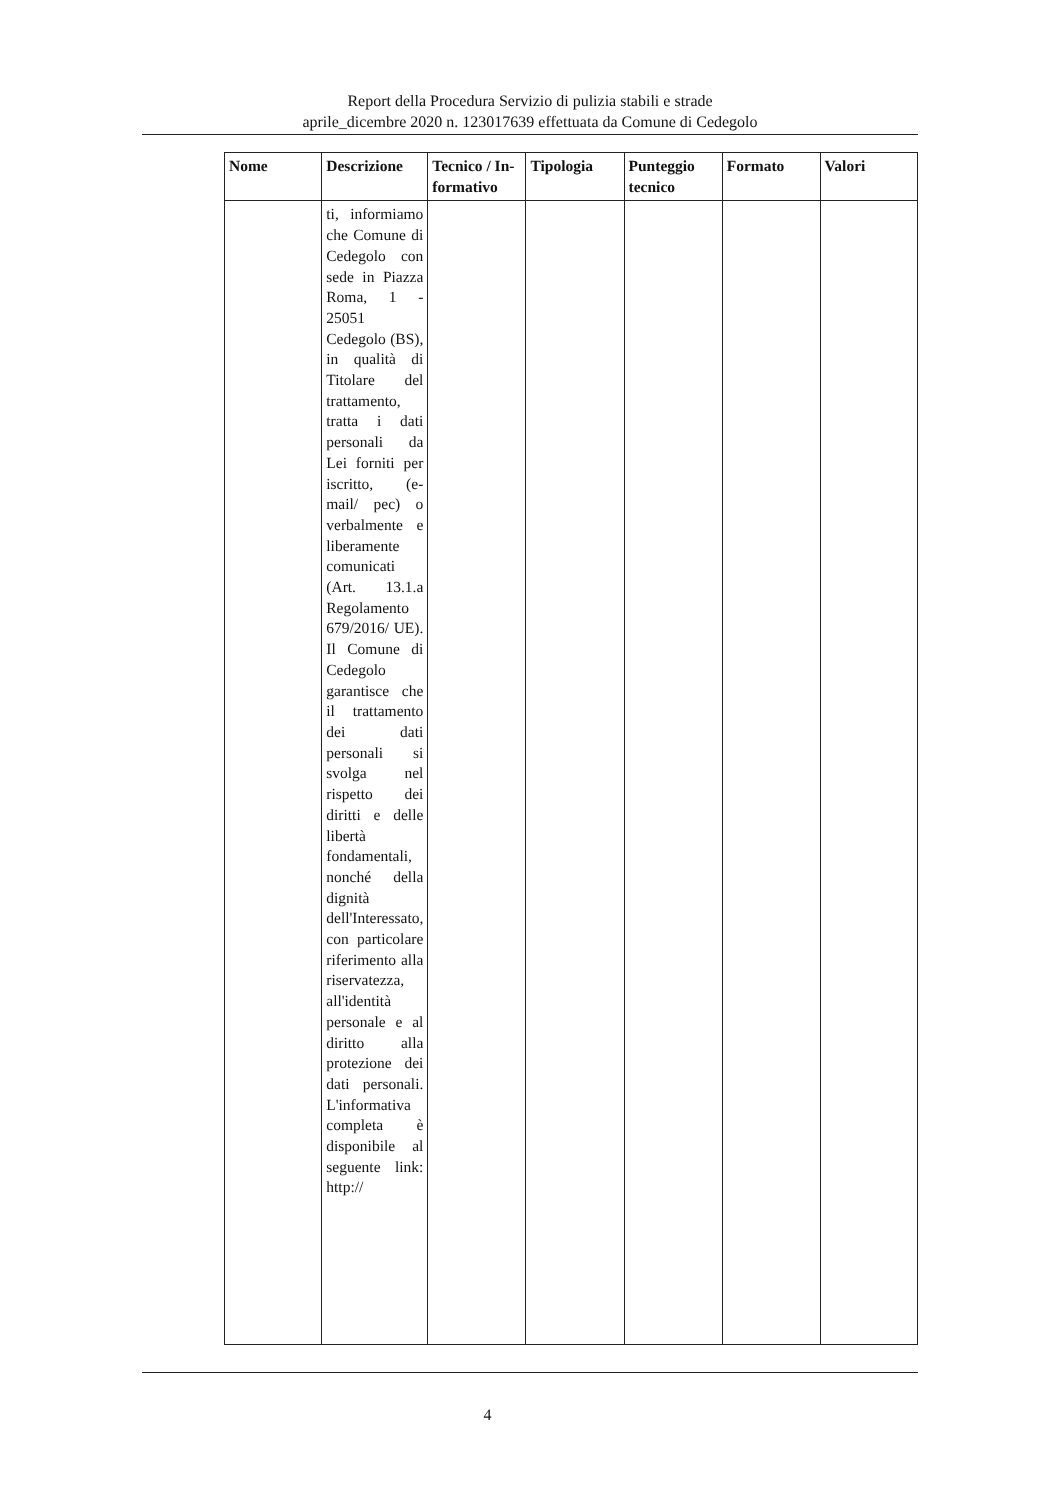Report della Procedura Servizio di pulizia stabili e strade
aprile_dicembre 2020 n. 123017639 effettuata da Comune di Cedegolo
| Nome | Descrizione | Tecnico / In-formativo | Tipologia | Punteggio tecnico | Formato | Valori |
| --- | --- | --- | --- | --- | --- | --- |
| | ti, informiamo che Comune di Cedegolo con sede in Piazza Roma, 1 - 25051 Cedegolo (BS), in qualità di Titolare del trattamento, tratta i dati personali da Lei forniti per iscritto, (e-mail/ pec) o verbalmente e liberamente comunicati (Art. 13.1.a Regolamento 679/2016/ UE). Il Comune di Cedegolo garantisce che il trattamento dei dati personali si svolga nel rispetto dei diritti e delle libertà fondamentali, nonché della dignità dell'Interessato, con particolare riferimento alla riservatezza, all'identità personale e al diritto alla protezione dei dati personali. L'informativa completa è disponibile al seguente link: http:// | | | | | |
4